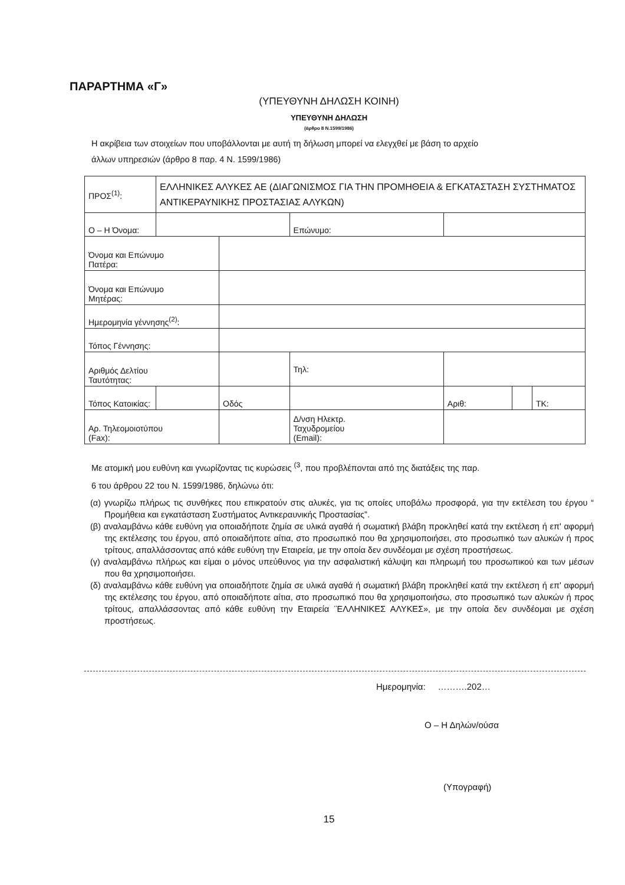ΠΑΡΑΡΤΗΜΑ «Γ»
(ΥΠΕΥΘΥΝΗ ΔΗΛΩΣΗ ΚΟΙΝΗ)
ΥΠΕΥΘΥΝΗ ΔΗΛΩΣΗ
(άρθρο 8 Ν.1599/1986)
Η ακρίβεια των στοιχείων που υποβάλλονται με αυτή τη δήλωση μπορεί να ελεγχθεί με βάση το αρχείο
άλλων υπηρεσιών (άρθρο 8 παρ. 4 Ν. 1599/1986)
| ΠΡΟΣ<sup>(1)</sup>: | ΕΛΛΗΝΙΚΕΣ ΑΛΥΚΕΣ ΑΕ (ΔΙΑΓΩΝΙΣΜΟΣ ΓΙΑ ΤΗΝ ΠΡΟΜΗΘΕΙΑ & ΕΓΚΑΤΑΣΤΑΣΗ ΣΥΣΤΗΜΑΤΟΣ ΑΝΤΙΚΕΡΑΥΝΙΚΗΣ ΠΡΟΣΤΑΣΙΑΣ ΑΛΥΚΩΝ) | | | | | | |
| Ο – Η Όνομα: | | | | Επώνυμο: | | | |
| Όνομα και Επώνυμο Πατέρα: | | | | | | | |
| Όνομα και Επώνυμο Μητέρας: | | | | | | | |
| Ημερομηνία γέννησης<sup>(2)</sup>: | | | | | | | |
| Τόπος Γέννησης: | | | | | | | |
| Αριθμός Δελτίου Ταυτότητας: | | | | Τηλ: | | | |
| Τόπος Κατοικίας: | | Οδός | | | Αριθ: | | ΤΚ: |
| Αρ. Τηλεομοιοτύπου (Fax): | | | | Δ/νση Ηλεκτρ. Ταχυδρομείου (Email): | | | |
Με ατομική μου ευθύνη και γνωρίζοντας τις κυρώσεις <sup>(3</sup>, που προβλέπονται από της διατάξεις της παρ.
6 του άρθρου 22 του Ν. 1599/1986, δηλώνω ότι:
(α) γνωρίζω πλήρως τις συνθήκες που επικρατούν στις αλυκές, για τις οποίες υποβάλω προσφορά, για την εκτέλεση του έργου “ Προμήθεια και εγκατάσταση Συστήματος Αντικεραυνικής Προστασίας”.
(β) αναλαμβάνω κάθε ευθύνη για οποιαδήποτε ζημία σε υλικά αγαθά ή σωματική βλάβη προκληθεί κατά την εκτέλεση ή επ' αφορμή της εκτέλεσης του έργου, από οποιαδήποτε αίτια, στο προσωπικό που θα χρησιμοποιήσει, στο προσωπικό των αλυκών ή προς τρίτους, απαλλάσσοντας από κάθε ευθύνη την Εταιρεία, με την οποία δεν συνδέομαι με σχέση προστήσεως.
(γ) αναλαμβάνω πλήρως και είμαι ο μόνος υπεύθυνος για την ασφαλιστική κάλυψη και πληρωμή του προσωπικού και των μέσων που θα χρησιμοποιήσει.
(δ) αναλαμβάνω κάθε ευθύνη για οποιαδήποτε ζημία σε υλικά αγαθά ή σωματική βλάβη προκληθεί κατά την εκτέλεση ή επ' αφορμή της εκτέλεσης του έργου, από οποιαδήποτε αίτια, στο προσωπικό που θα χρησιμοποιήσω, στο προσωπικό των αλυκών ή προς τρίτους, απαλλάσσοντας από κάθε ευθύνη την Εταιρεία ¨ΕΛΛΗΝΙΚΕΣ ΑΛΥΚΕΣ», με την οποία δεν συνδέομαι με σχέση προστήσεως.
Ημερομηνία: ……….202…
Ο – Η Δηλών/ούσα
(Υπογραφή)
15